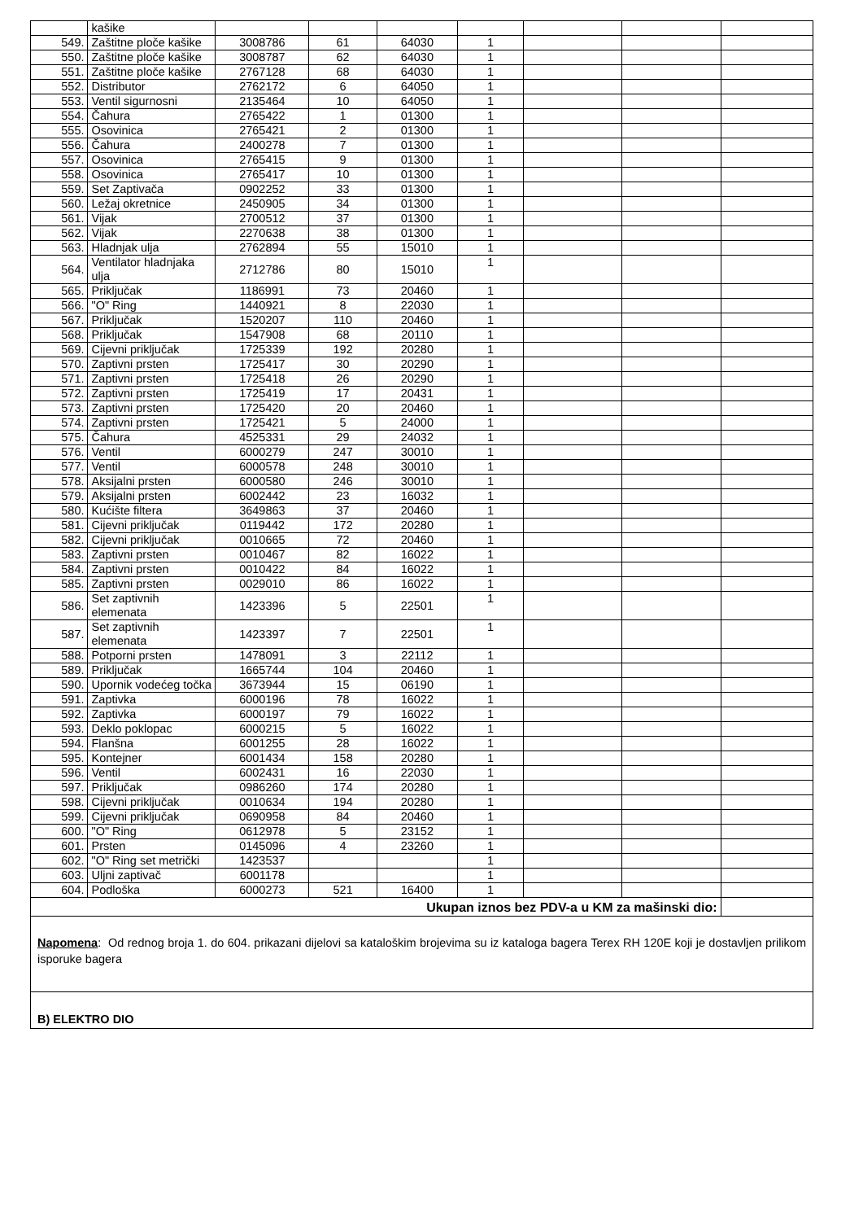| | kašike | | | | | | | |
| 549. | Zaštitne ploče kašike | 3008786 | 61 | 64030 | 1 | | | |
| 550. | Zaštitne ploče kašike | 3008787 | 62 | 64030 | 1 | | | |
| 551. | Zaštitne ploče kašike | 2767128 | 68 | 64030 | 1 | | | |
| 552. | Distributor | 2762172 | 6 | 64050 | 1 | | | |
| 553. | Ventil sigurnosni | 2135464 | 10 | 64050 | 1 | | | |
| 554. | Čahura | 2765422 | 1 | 01300 | 1 | | | |
| 555. | Osovinica | 2765421 | 2 | 01300 | 1 | | | |
| 556. | Čahura | 2400278 | 7 | 01300 | 1 | | | |
| 557. | Osovinica | 2765415 | 9 | 01300 | 1 | | | |
| 558. | Osovinica | 2765417 | 10 | 01300 | 1 | | | |
| 559. | Set Zaptivača | 0902252 | 33 | 01300 | 1 | | | |
| 560. | Ležaj okretnice | 2450905 | 34 | 01300 | 1 | | | |
| 561. | Vijak | 2700512 | 37 | 01300 | 1 | | | |
| 562. | Vijak | 2270638 | 38 | 01300 | 1 | | | |
| 563. | Hladnjak ulja | 2762894 | 55 | 15010 | 1 | | | |
| 564. | Ventilator hladnjaka ulja | 2712786 | 80 | 15010 | 1 | | | |
| 565. | Priključak | 1186991 | 73 | 20460 | 1 | | | |
| 566. | "O" Ring | 1440921 | 8 | 22030 | 1 | | | |
| 567. | Priključak | 1520207 | 110 | 20460 | 1 | | | |
| 568. | Priključak | 1547908 | 68 | 20110 | 1 | | | |
| 569. | Cijevni priključak | 1725339 | 192 | 20280 | 1 | | | |
| 570. | Zaptivni prsten | 1725417 | 30 | 20290 | 1 | | | |
| 571. | Zaptivni prsten | 1725418 | 26 | 20290 | 1 | | | |
| 572. | Zaptivni prsten | 1725419 | 17 | 20431 | 1 | | | |
| 573. | Zaptivni prsten | 1725420 | 20 | 20460 | 1 | | | |
| 574. | Zaptivni prsten | 1725421 | 5 | 24000 | 1 | | | |
| 575. | Čahura | 4525331 | 29 | 24032 | 1 | | | |
| 576. | Ventil | 6000279 | 247 | 30010 | 1 | | | |
| 577. | Ventil | 6000578 | 248 | 30010 | 1 | | | |
| 578. | Aksijalni prsten | 6000580 | 246 | 30010 | 1 | | | |
| 579. | Aksijalni prsten | 6002442 | 23 | 16032 | 1 | | | |
| 580. | Kućište filtera | 3649863 | 37 | 20460 | 1 | | | |
| 581. | Cijevni priključak | 0119442 | 172 | 20280 | 1 | | | |
| 582. | Cijevni priključak | 0010665 | 72 | 20460 | 1 | | | |
| 583. | Zaptivni prsten | 0010467 | 82 | 16022 | 1 | | | |
| 584. | Zaptivni prsten | 0010422 | 84 | 16022 | 1 | | | |
| 585. | Zaptivni prsten | 0029010 | 86 | 16022 | 1 | | | |
| 586. | Set zaptivnih elemenata | 1423396 | 5 | 22501 | 1 | | | |
| 587. | Set zaptivnih elemenata | 1423397 | 7 | 22501 | 1 | | | |
| 588. | Potporni prsten | 1478091 | 3 | 22112 | 1 | | | |
| 589. | Priključak | 1665744 | 104 | 20460 | 1 | | | |
| 590. | Upornik vodećeg točka | 3673944 | 15 | 06190 | 1 | | | |
| 591. | Zaptivka | 6000196 | 78 | 16022 | 1 | | | |
| 592. | Zaptivka | 6000197 | 79 | 16022 | 1 | | | |
| 593. | Deklo poklopac | 6000215 | 5 | 16022 | 1 | | | |
| 594. | Flanšna | 6001255 | 28 | 16022 | 1 | | | |
| 595. | Kontejner | 6001434 | 158 | 20280 | 1 | | | |
| 596. | Ventil | 6002431 | 16 | 22030 | 1 | | | |
| 597. | Priključak | 0986260 | 174 | 20280 | 1 | | | |
| 598. | Cijevni priključak | 0010634 | 194 | 20280 | 1 | | | |
| 599. | Cijevni priključak | 0690958 | 84 | 20460 | 1 | | | |
| 600. | "O" Ring | 0612978 | 5 | 23152 | 1 | | | |
| 601. | Prsten | 0145096 | 4 | 23260 | 1 | | | |
| 602. | "O" Ring set metrički | 1423537 | | | 1 | | | |
| 603. | Uljni zaptivač | 6001178 | | | 1 | | | |
| 604. | Podloška | 6000273 | 521 | 16400 | 1 | | | |
| Ukupan iznos bez PDV-a u KM za mašinski dio: | | | | | | | | |
| Napomena : Od rednog broja 1. do 604. prikazani dijelovi sa kataloškim brojevima su iz kataloga bagera Terex RH 120E koji je dostavljen prilikom isporuke bagera | | | | | | | | |
| B) ELEKTRO DIO | | | | | | | | |